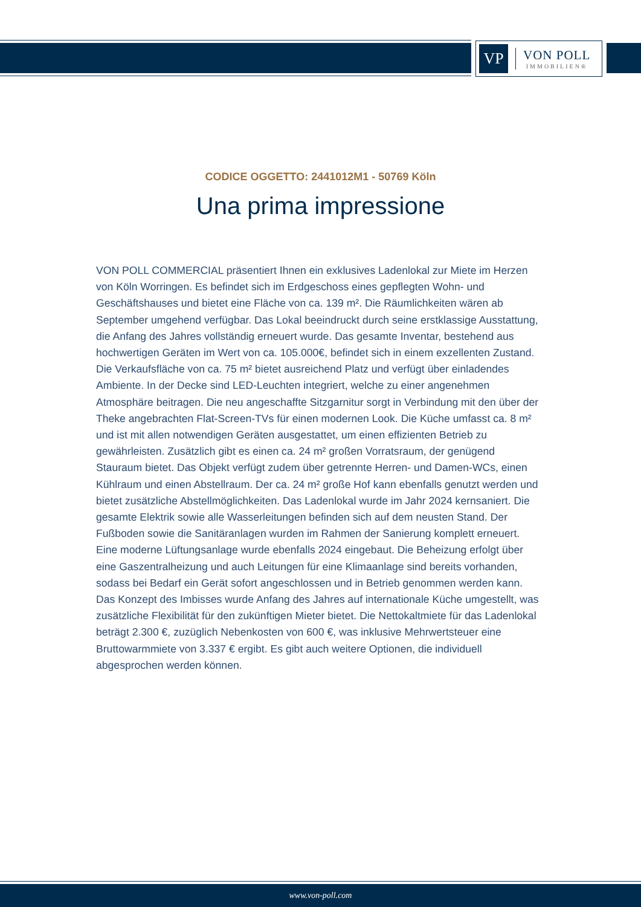VP
VON POLL
IMMOBILIEN®
CODICE OGGETTO: 2441012M1 - 50769 Köln
Una prima impressione
VON POLL COMMERCIAL präsentiert Ihnen ein exklusives Ladenlokal zur Miete im Herzen von Köln Worringen. Es befindet sich im Erdgeschoss eines gepflegten Wohn- und Geschäftshauses und bietet eine Fläche von ca. 139 m². Die Räumlichkeiten wären ab September umgehend verfügbar. Das Lokal beeindruckt durch seine erstklassige Ausstattung, die Anfang des Jahres vollständig erneuert wurde. Das gesamte Inventar, bestehend aus hochwertigen Geräten im Wert von ca. 105.000€, befindet sich in einem exzellenten Zustand. Die Verkaufsfläche von ca. 75 m² bietet ausreichend Platz und verfügt über einladendes Ambiente. In der Decke sind LED-Leuchten integriert, welche zu einer angenehmen Atmosphäre beitragen. Die neu angeschaffte Sitzgarnitur sorgt in Verbindung mit den über der Theke angebrachten Flat-Screen-TVs für einen modernen Look. Die Küche umfasst ca. 8 m² und ist mit allen notwendigen Geräten ausgestattet, um einen effizienten Betrieb zu gewährleisten. Zusätzlich gibt es einen ca. 24 m² großen Vorratsraum, der genügend Stauraum bietet. Das Objekt verfügt zudem über getrennte Herren- und Damen-WCs, einen Kühlraum und einen Abstellraum. Der ca. 24 m² große Hof kann ebenfalls genutzt werden und bietet zusätzliche Abstellmöglichkeiten. Das Ladenlokal wurde im Jahr 2024 kernsaniert. Die gesamte Elektrik sowie alle Wasserleitungen befinden sich auf dem neusten Stand. Der Fußboden sowie die Sanitäranlagen wurden im Rahmen der Sanierung komplett erneuert. Eine moderne Lüftungsanlage wurde ebenfalls 2024 eingebaut. Die Beheizung erfolgt über eine Gaszentralheizung und auch Leitungen für eine Klimaanlage sind bereits vorhanden, sodass bei Bedarf ein Gerät sofort angeschlossen und in Betrieb genommen werden kann. Das Konzept des Imbisses wurde Anfang des Jahres auf internationale Küche umgestellt, was zusätzliche Flexibilität für den zukünftigen Mieter bietet. Die Nettokaltmiete für das Ladenlokal beträgt 2.300 €, zuzüglich Nebenkosten von 600 €, was inklusive Mehrwertsteuer eine Bruttowarmmiete von 3.337 € ergibt. Es gibt auch weitere Optionen, die individuell abgesprochen werden können.
www.von-poll.com